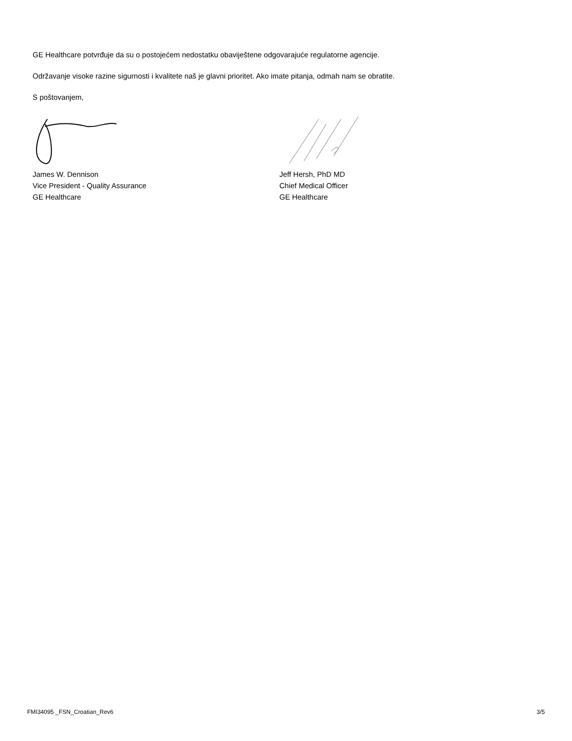GE Healthcare potvrđuje da su o postojećem nedostatku obaviještene odgovarajuće regulatorne agencije.
Održavanje visoke razine sigurnosti i kvalitete naš je glavni prioritet. Ako imate pitanja, odmah nam se obratite.
S poštovanjem,
James W. Dennison
Vice President - Quality Assurance
GE Healthcare
Jeff Hersh, PhD MD
Chief Medical Officer
GE Healthcare
FMI34095 _FSN_Croatian_Rev6 3/5